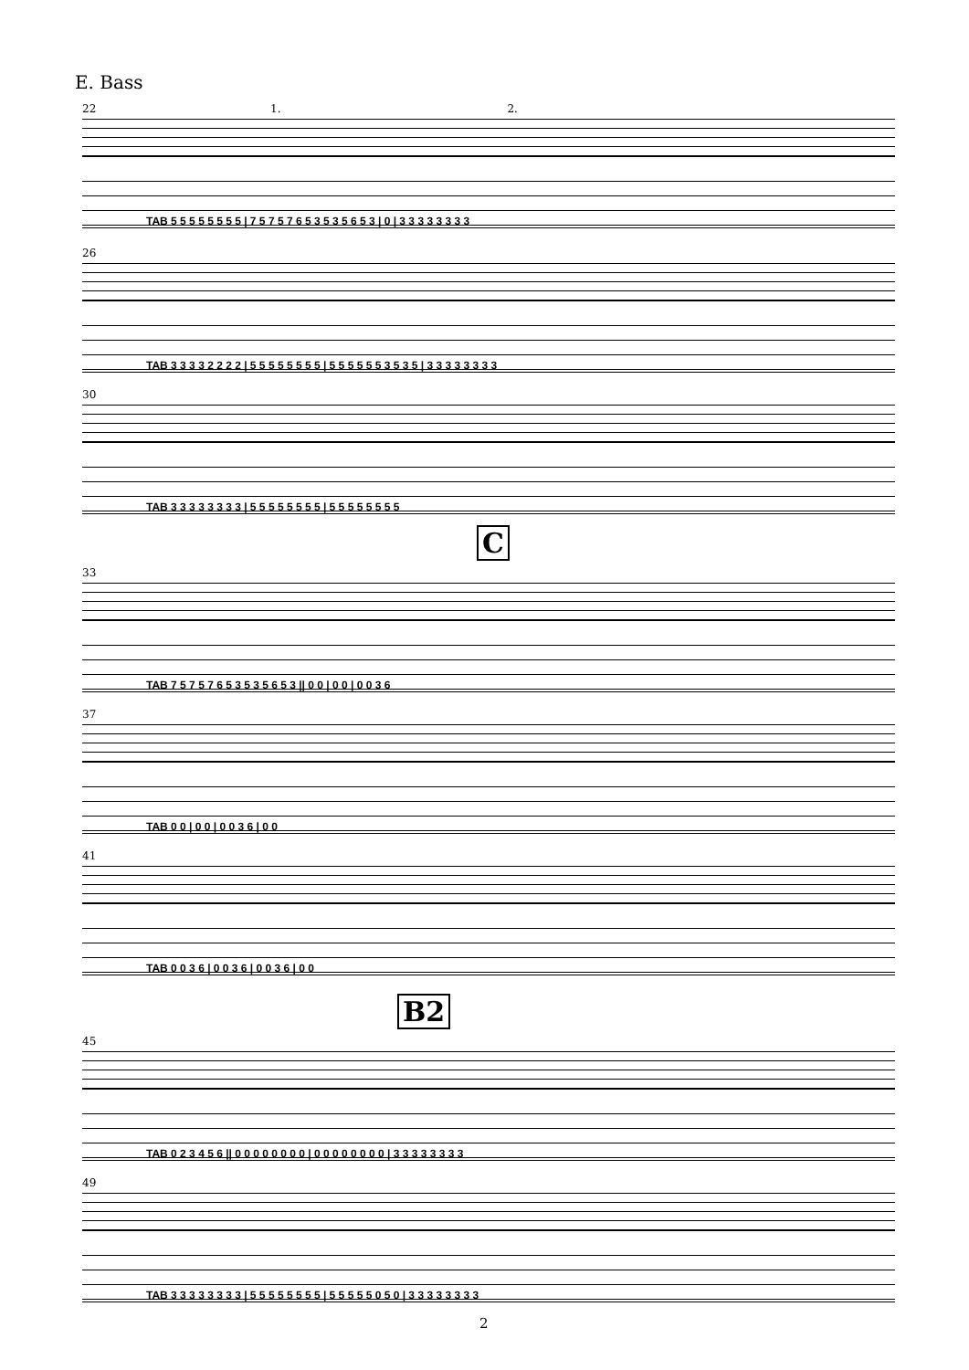E. Bass
22 1. 2.
TAB 5 5 5 5 5 5 5 5 | 7 5 7 5 7 6 5 3 5 3 5 6 5 3 | 0 | 3 3 3 3 3 3 3 3
26
TAB 3 3 3 3 2 2 2 2 | 5 5 5 5 5 5 5 5 | 5 5 5 5 5 5 3 5 3 5 | 3 3 3 3 3 3 3 3
30
TAB 3 3 3 3 3 3 3 3 | 5 5 5 5 5 5 5 5 | 5 5 5 5 5 5 5 5
C
33
TAB 7 5 7 5 7 6 5 3 5 3 5 6 5 3 || 0 0 | 0 0 | 0 0 3 6
37
TAB 0 0 | 0 0 | 0 0 3 6 | 0 0
41
TAB 0 0 3 6 | 0 0 3 6 | 0 0 3 6 | 0 0
B2
45
TAB 0 2 3 4 5 6 || 0 0 0 0 0 0 0 0 | 0 0 0 0 0 0 0 0 | 3 3 3 3 3 3 3 3
49
TAB 3 3 3 3 3 3 3 3 | 5 5 5 5 5 5 5 5 | 5 5 5 5 5 0 5 0 | 3 3 3 3 3 3 3 3
2